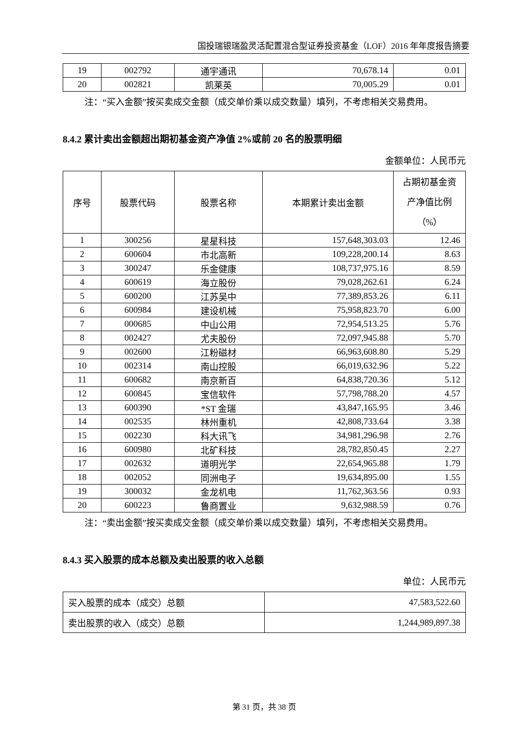国投瑞银瑞盈灵活配置混合型证券投资基金（LOF）2016 年年度报告摘要
| 19 | 002792 | 通宇通讯 | 70,678.14 | 0.01 |
| 20 | 002821 | 凯莱英 | 70,005.29 | 0.01 |
注：“买入金额”按买卖成交金额（成交单价乘以成交数量）填列，不考虑相关交易费用。
8.4.2 累计卖出金额超出期初基金资产净值 2%或前 20 名的股票明细
金额单位：人民币元
| 序号 | 股票代码 | 股票名称 | 本期累计卖出金额 | 占期初基金资产净值比例（%） |
| --- | --- | --- | --- | --- |
| 1 | 300256 | 星星科技 | 157,648,303.03 | 12.46 |
| 2 | 600604 | 市北高新 | 109,228,200.14 | 8.63 |
| 3 | 300247 | 乐金健康 | 108,737,975.16 | 8.59 |
| 4 | 600619 | 海立股份 | 79,028,262.61 | 6.24 |
| 5 | 600200 | 江苏吴中 | 77,389,853.26 | 6.11 |
| 6 | 600984 | 建设机械 | 75,958,823.70 | 6.00 |
| 7 | 000685 | 中山公用 | 72,954,513.25 | 5.76 |
| 8 | 002427 | 尤夫股份 | 72,097,945.88 | 5.70 |
| 9 | 002600 | 江粉磁材 | 66,963,608.80 | 5.29 |
| 10 | 002314 | 南山控股 | 66,019,632.96 | 5.22 |
| 11 | 600682 | 南京新百 | 64,838,720.36 | 5.12 |
| 12 | 600845 | 宝信软件 | 57,798,788.20 | 4.57 |
| 13 | 600390 | *ST 金瑞 | 43,847,165.95 | 3.46 |
| 14 | 002535 | 林州重机 | 42,808,733.64 | 3.38 |
| 15 | 002230 | 科大讯飞 | 34,981,296.98 | 2.76 |
| 16 | 600980 | 北矿科技 | 28,782,850.45 | 2.27 |
| 17 | 002632 | 道明光学 | 22,654,965.88 | 1.79 |
| 18 | 002052 | 同洲电子 | 19,634,895.00 | 1.55 |
| 19 | 300032 | 金龙机电 | 11,762,363.56 | 0.93 |
| 20 | 600223 | 鲁商置业 | 9,632,988.59 | 0.76 |
注：“卖出金额”按买卖成交金额（成交单价乘以成交数量）填列，不考虑相关交易费用。
8.4.3 买入股票的成本总额及卖出股票的收入总额
单位：人民币元
| 买入股票的成本（成交）总额 | 47,583,522.60 |
| 卖出股票的收入（成交）总额 | 1,244,989,897.38 |
第 31 页，共 38 页